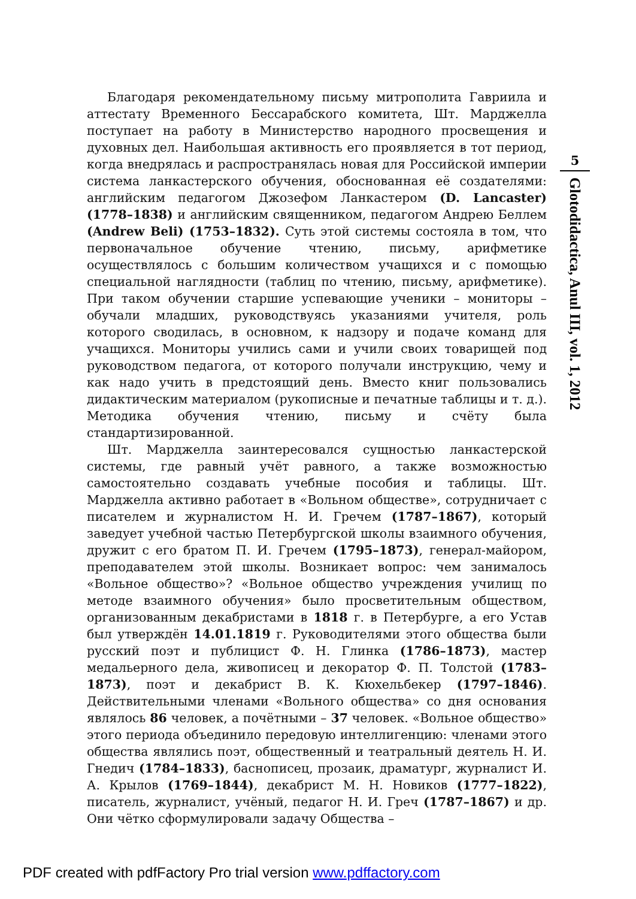Благодаря рекомендательному письму митрополита Гавриила и аттестату Временного Бессарабского комитета, Шт. Марджелла поступает на работу в Министерство народного просвещения и духовных дел. Наибольшая активность его проявляется в тот период, когда внедрялась и распространялась новая для Российской империи система ланкастерского обучения, обоснованная её создателями: английским педагогом Джозефом Ланкастером (D. Lancaster) (1778–1838) и английским священником, педагогом Андрею Беллем (Andrew Beli) (1753–1832). Суть этой системы состояла в том, что первоначальное обучение чтению, письму, арифметике осуществлялось с большим количеством учащихся и с помощью специальной наглядности (таблиц по чтению, письму, арифметике). При таком обучении старшие успевающие ученики – мониторы – обучали младших, руководствуясь указаниями учителя, роль которого сводилась, в основном, к надзору и подаче команд для учащихся. Мониторы учились сами и учили своих товарищей под руководством педагога, от которого получали инструкцию, чему и как надо учить в предстоящий день. Вместо книг пользовались дидактическим материалом (рукописные и печатные таблицы и т. д.). Методика обучения чтению, письму и счёту была стандартизированной.
Шт. Марджелла заинтересовался сущностью ланкастерской системы, где равный учёт равного, а также возможностью самостоятельно создавать учебные пособия и таблицы. Шт. Марджелла активно работает в «Вольном обществе», сотрудничает с писателем и журналистом Н. И. Гречем (1787–1867), который заведует учебной частью Петербургской школы взаимного обучения, дружит с его братом П. И. Гречем (1795–1873), генерал-майором, преподавателем этой школы. Возникает вопрос: чем занималось «Вольное общество»? «Вольное общество учреждения училищ по методе взаимного обучения» было просветительным обществом, организованным декабристами в 1818 г. в Петербурге, а его Устав был утверждён 14.01.1819 г. Руководителями этого общества были русский поэт и публицист Ф. Н. Глинка (1786–1873), мастер медальерного дела, живописец и декоратор Ф. П. Толстой (1783–1873), поэт и декабрист В. К. Кюхельбекер (1797–1846). Действительными членами «Вольного общества» со дня основания являлось 86 человек, а почётными – 37 человек. «Вольное общество» этого периода объединило передовую интеллигенцию: членами этого общества являлись поэт, общественный и театральный деятель Н. И. Гнедич (1784–1833), баснописец, прозаик, драматург, журналист И. А. Крылов (1769–1844), декабрист М. Н. Новиков (1777–1822), писатель, журналист, учёный, педагог Н. И. Греч (1787–1867) и др. Они чётко сформулировали задачу Общества –
5
Glotodidactica, Anul III, vol. 1, 2012
PDF created with pdfFactory Pro trial version www.pdffactory.com